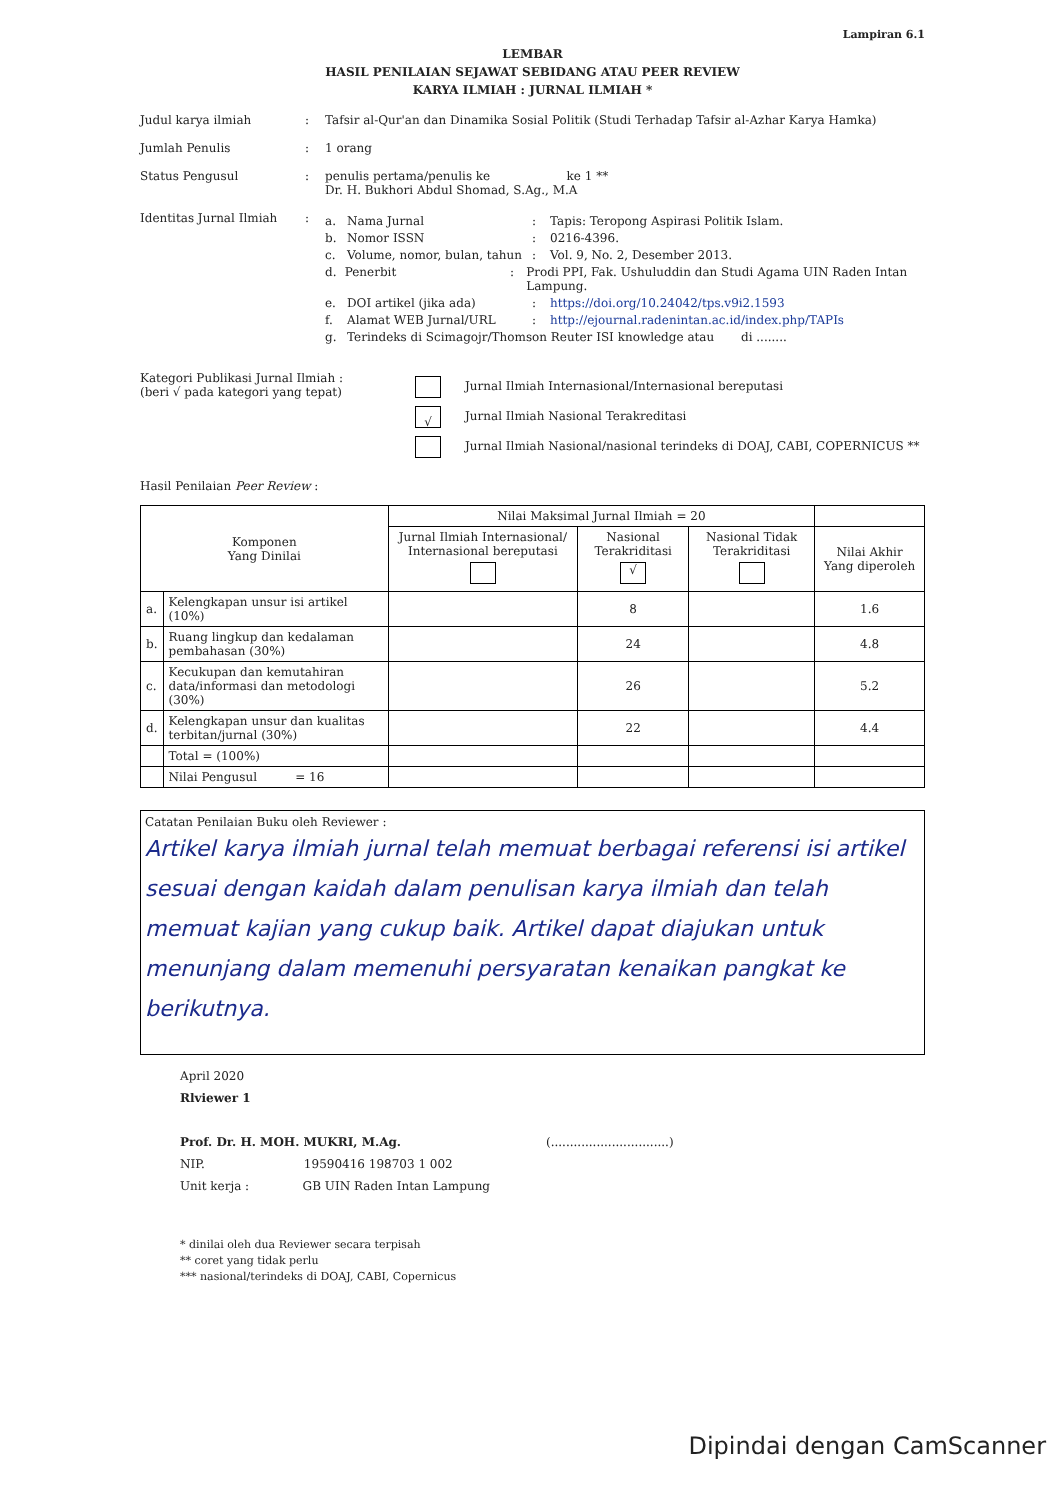Lampiran 6.1
LEMBAR
HASIL PENILAIAN SEJAWAT SEBIDANG ATAU PEER REVIEW
KARYA ILMIAH : JURNAL ILMIAH *
Judul karya ilmiah : Tafsir al-Qur'an dan Dinamika Sosial Politik (Studi Terhadap Tafsir al-Azhar Karya Hamka)
Jumlah Penulis : 1 orang
Status Pengusul : penulis pertama/penulis ke ke 1 **
Dr. H. Bukhori Abdul Shomad, S.Ag., M.A
Identitas Jurnal Ilmiah
:
a. Nama Jurnal: Tapis: Teropong Aspirasi Politik Islam.
b. Nomor ISSN: 0216-4396.
c. Volume, nomor, bulan, tahun: Vol. 9, No. 2, Desember 2013.
d. Penerbit: Prodi PPI, Fak. Ushuluddin dan Studi Agama UIN Raden Intan Lampung.
e. DOI artikel (jika ada): https://doi.org/10.24042/tps.v9i2.1593
f. Alamat WEB Jurnal/URL: http://ejournal.radenintan.ac.id/index.php/TAPIs
g. Terindeks di Scimagojr/Thomson Reuter ISI knowledge atau di ........
Kategori Publikasi Jurnal Ilmiah :
(beri √ pada kategori yang tepat)
Jurnal Ilmiah Internasional/Internasional bereputasi
√ Jurnal Ilmiah Nasional Terakreditasi
Jurnal Ilmiah Nasional/nasional terindeks di DOAJ, CABI, COPERNICUS **
Hasil Penilaian Peer Review :
| Komponen Yang Dinilai | | Nilai Maksimal Jurnal Ilmiah = 20 | | | |
| --- | --- | --- | --- | --- | --- |
| | | Jurnal Ilmiah Internasional/ Internasional bereputasi | Nasional Terakriditasi √ | Nasional Tidak Terakriditasi | Nilai Akhir Yang diperoleh |
| a. | Kelengkapan unsur isi artikel (10%) | | 8 | | 1.6 |
| b. | Ruang lingkup dan kedalaman pembahasan (30%) | | 24 | | 4.8 |
| c. | Kecukupan dan kemutahiran data/informasi dan metodologi (30%) | | 26 | | 5.2 |
| d. | Kelengkapan unsur dan kualitas terbitan/jurnal (30%) | | 22 | | 4.4 |
| | Total = (100%) | | | | |
| | Nilai Pengusul = 16 | | | | |
Catatan Penilaian Buku oleh Reviewer :
Artikel karya ilmiah jurnal telah memuat berbagai referensi isi artikel sesuai dengan kaidah dalam penulisan karya ilmiah dan telah memuat kajian yang cukup baik. Artikel dapat diajukan untuk menunjang dalam memenuhi persyaratan kenaikan pangkat ke berikutnya.
April 2020
Rlviewer 1
Prof. Dr. H. MOH. MUKRI, M.Ag. (...............................)
NIP. 19590416 198703 1 002
Unit kerja : GB UIN Raden Intan Lampung
* dinilai oleh dua Reviewer secara terpisah
** coret yang tidak perlu
*** nasional/terindeks di DOAJ, CABI, Copernicus
Dipindai dengan CamScanner